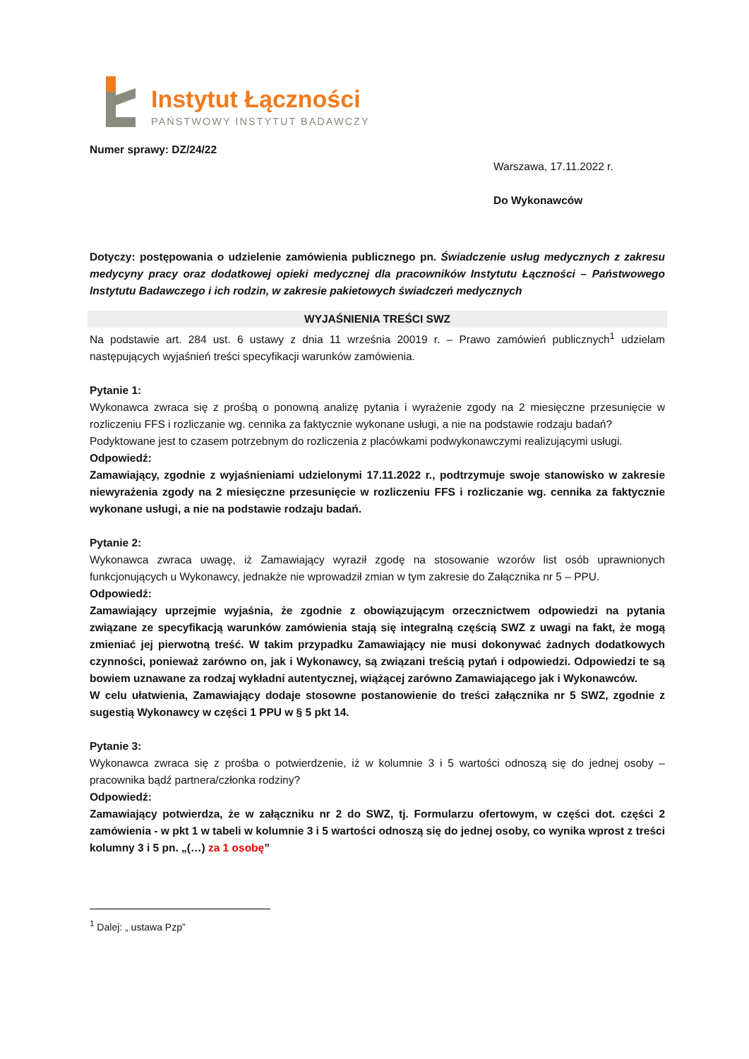Instytut Łączności
PAŃSTWOWY INSTYTUT BADAWCZY
Numer sprawy: DZ/24/22
Warszawa, 17.11.2022 r.
Do Wykonawców
Dotyczy: postępowania o udzielenie zamówienia publicznego pn. Świadczenie usług medycznych z zakresu medycyny pracy oraz dodatkowej opieki medycznej dla pracowników Instytutu Łączności – Państwowego Instytutu Badawczego i ich rodzin, w zakresie pakietowych świadczeń medycznych
WYJAŚNIENIA TREŚCI SWZ
Na podstawie art. 284 ust. 6 ustawy z dnia 11 września 20019 r. – Prawo zamówień publicznych<sup>1</sup> udzielam następujących wyjaśnień treści specyfikacji warunków zamówienia.
Pytanie 1:
Wykonawca zwraca się z prośbą o ponowną analizę pytania i wyrażenie zgody na 2 miesięczne przesunięcie w rozliczeniu FFS i rozliczanie wg. cennika za faktycznie wykonane usługi, a nie na podstawie rodzaju badań?
Podyktowane jest to czasem potrzebnym do rozliczenia z placówkami podwykonawczymi realizującymi usługi.
Odpowiedź:
Zamawiający, zgodnie z wyjaśnieniami udzielonymi 17.11.2022 r., podtrzymuje swoje stanowisko w zakresie niewyrażenia zgody na 2 miesięczne przesunięcie w rozliczeniu FFS i rozliczanie wg. cennika za faktycznie wykonane usługi, a nie na podstawie rodzaju badań.
Pytanie 2:
Wykonawca zwraca uwagę, iż Zamawiający wyraził zgodę na stosowanie wzorów list osób uprawnionych funkcjonujących u Wykonawcy, jednakże nie wprowadził zmian w tym zakresie do Załącznika nr 5 – PPU.
Odpowiedź:
Zamawiający uprzejmie wyjaśnia, że zgodnie z obowiązującym orzecznictwem odpowiedzi na pytania związane ze specyfikacją warunków zamówienia stają się integralną częścią SWZ z uwagi na fakt, że mogą zmieniać jej pierwotną treść. W takim przypadku Zamawiający nie musi dokonywać żadnych dodatkowych czynności, ponieważ zarówno on, jak i Wykonawcy, są związani treścią pytań i odpowiedzi. Odpowiedzi te są bowiem uznawane za rodzaj wykładni autentycznej, wiążącej zarówno Zamawiającego jak i Wykonawców.
W celu ułatwienia, Zamawiający dodaje stosowne postanowienie do treści załącznika nr 5 SWZ, zgodnie z sugestią Wykonawcy w części 1 PPU w § 5 pkt 14.
Pytanie 3:
Wykonawca zwraca się z prośba o potwierdzenie, iż w kolumnie 3 i 5 wartości odnoszą się do jednej osoby – pracownika bądź partnera/członka rodziny?
Odpowiedź:
Zamawiający potwierdza, że w załączniku nr 2 do SWZ, tj. Formularzu ofertowym, w części dot. części 2 zamówienia - w pkt 1 w tabeli w kolumnie 3 i 5 wartości odnoszą się do jednej osoby, co wynika wprost z treści kolumny 3 i 5 pn. „(…) za 1 osobę”
<sup>1</sup> Dalej: „ ustawa Pzp”